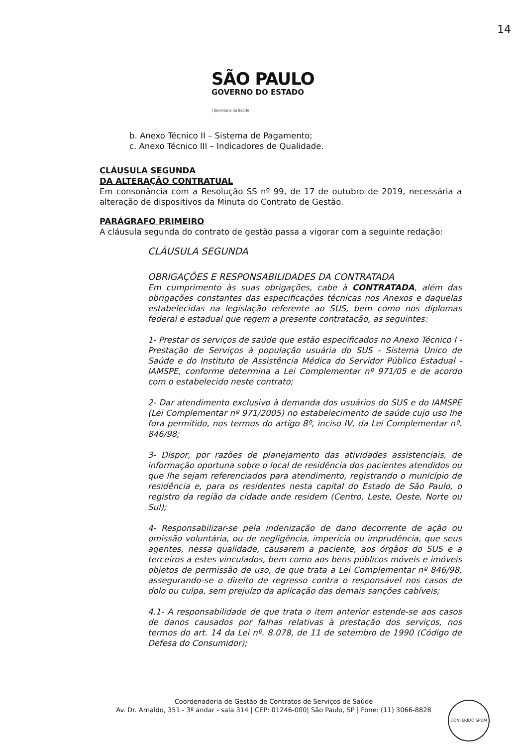14
SÃO PAULO
GOVERNO DO ESTADO
| Secretaria da Saúde
b. Anexo Técnico II – Sistema de Pagamento;
c. Anexo Técnico III – Indicadores de Qualidade.
CLÁUSULA SEGUNDA
DA ALTERAÇÃO CONTRATUAL
Em consonância com a Resolução SS nº 99, de 17 de outubro de 2019, necessária a alteração de dispositivos da Minuta do Contrato de Gestão.
PARÁGRAFO PRIMEIRO
A cláusula segunda do contrato de gestão passa a vigorar com a seguinte redação:
CLÁUSULA SEGUNDA
OBRIGAÇÕES E RESPONSABILIDADES DA CONTRATADA
Em cumprimento às suas obrigações, cabe à CONTRATADA, além das obrigações constantes das especificações técnicas nos Anexos e daquelas estabelecidas na legislação referente ao SUS, bem como nos diplomas federal e estadual que regem a presente contratação, as seguintes:
1- Prestar os serviços de saúde que estão especificados no Anexo Técnico I - Prestação de Serviços à população usuária do SUS - Sistema Único de Saúde e do Instituto de Assistência Médica do Servidor Público Estadual - IAMSPE, conforme determina a Lei Complementar nº 971/05 e de acordo com o estabelecido neste contrato;
2- Dar atendimento exclusivo à demanda dos usuários do SUS e do IAMSPE (Lei Complementar nº 971/2005) no estabelecimento de saúde cujo uso lhe fora permitido, nos termos do artigo 8º, inciso IV, da Lei Complementar nº. 846/98;
3- Dispor, por razões de planejamento das atividades assistenciais, de informação oportuna sobre o local de residência dos pacientes atendidos ou que lhe sejam referenciados para atendimento, registrando o município de residência e, para os residentes nesta capital do Estado de São Paulo, o registro da região da cidade onde residem (Centro, Leste, Oeste, Norte ou Sul);
4- Responsabilizar-se pela indenização de dano decorrente de ação ou omissão voluntária, ou de negligência, imperícia ou imprudência, que seus agentes, nessa qualidade, causarem a paciente, aos órgãos do SUS e a terceiros a estes vinculados, bem como aos bens públicos móveis e imóveis objetos de permissão de uso, de que trata a Lei Complementar nº 846/98, assegurando-se o direito de regresso contra o responsável nos casos de dolo ou culpa, sem prejuízo da aplicação das demais sanções cabíveis;
4.1- A responsabilidade de que trata o item anterior estende-se aos casos de danos causados por falhas relativas à prestação dos serviços, nos termos do art. 14 da Lei nº. 8.078, de 11 de setembro de 1990 (Código de Defesa do Consumidor);
Coordenadoria de Gestão de Contratos de Serviços de Saúde
Av. Dr. Arnaldo, 351 - 3º andar - sala 314 | CEP: 01246-000| São Paulo, SP | Fone: (11) 3066-8828
CONFERIDO SPDM